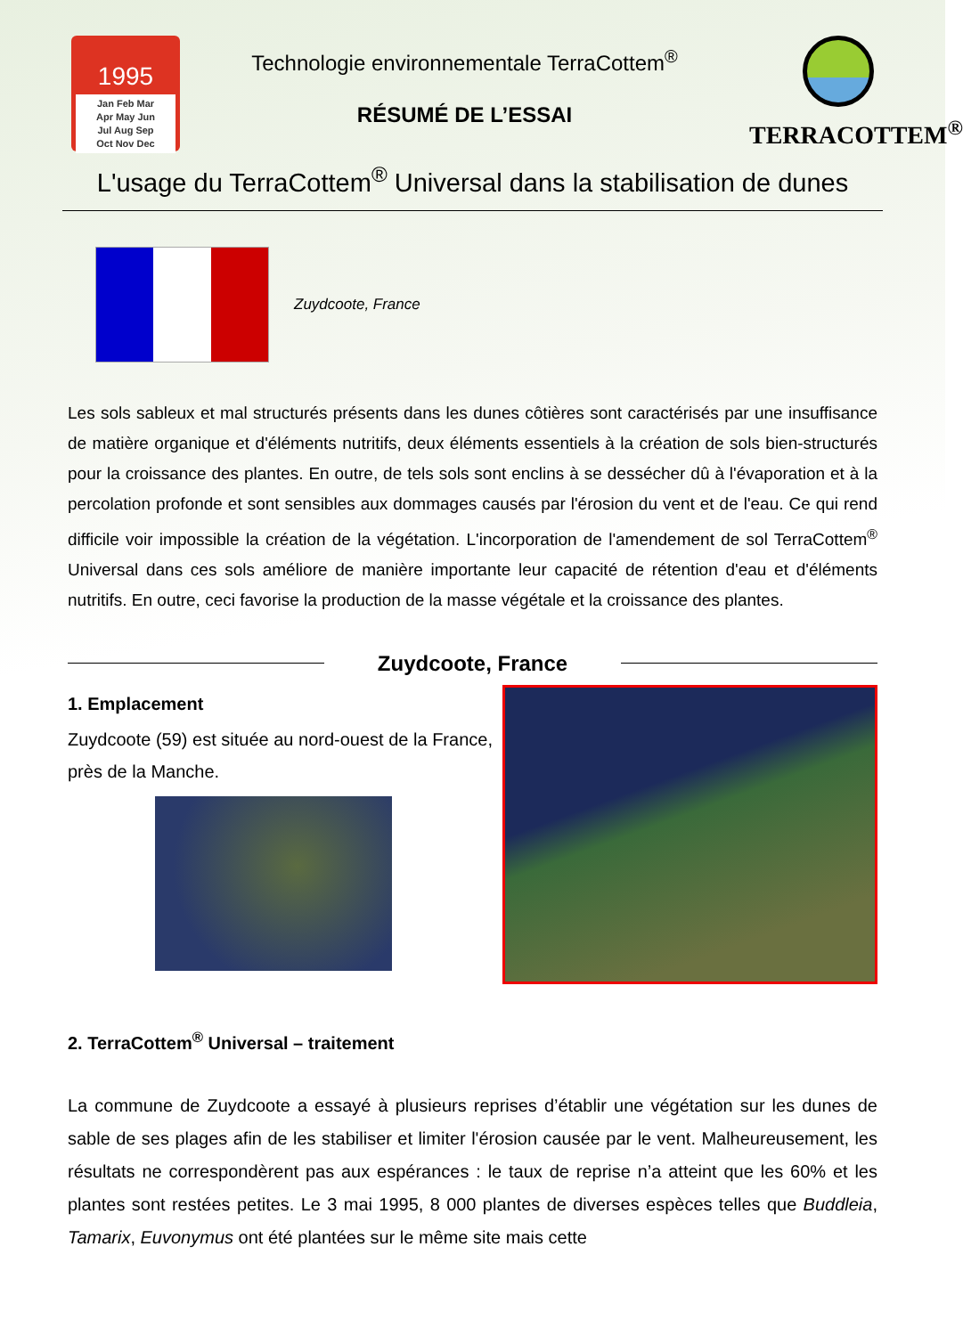1995
Jan Feb Mar
Apr May Jun
Jul Aug Sep
Oct Nov Dec
Technologie environnementale TerraCottem<sup>®</sup>
RÉSUMÉ DE L’ESSAI
TERRACOTTEM<sup>®</sup>
L'usage du TerraCottem<sup>®</sup> Universal dans la stabilisation de dunes
Zuydcoote, France
Les sols sableux et mal structurés présents dans les dunes côtières sont caractérisés par une insuffisance de matière organique et d'éléments nutritifs, deux éléments essentiels à la création de sols bien-structurés pour la croissance des plantes. En outre, de tels sols sont enclins à se dessécher dû à l'évaporation et à la percolation profonde et sont sensibles aux dommages causés par l'érosion du vent et de l'eau. Ce qui rend difficile voir impossible la création de la végétation. L'incorporation de l'amendement de sol TerraCottem<sup>®</sup> Universal dans ces sols améliore de manière importante leur capacité de rétention d'eau et d'éléments nutritifs. En outre, ceci favorise la production de la masse végétale et la croissance des plantes.
Zuydcoote, France
1. Emplacement
Zuydcoote (59) est située au nord-ouest de la France, près de la Manche.
2. TerraCottem<sup>®</sup> Universal – traitement
La commune de Zuydcoote a essayé à plusieurs reprises d’établir une végétation sur les dunes de sable de ses plages afin de les stabiliser et limiter l'érosion causée par le vent. Malheureusement, les résultats ne correspondèrent pas aux espérances : le taux de reprise n’a atteint que les 60% et les plantes sont restées petites. Le 3 mai 1995, 8 000 plantes de diverses espèces telles que Buddleia, Tamarix, Euvonymus ont été plantées sur le même site mais cette